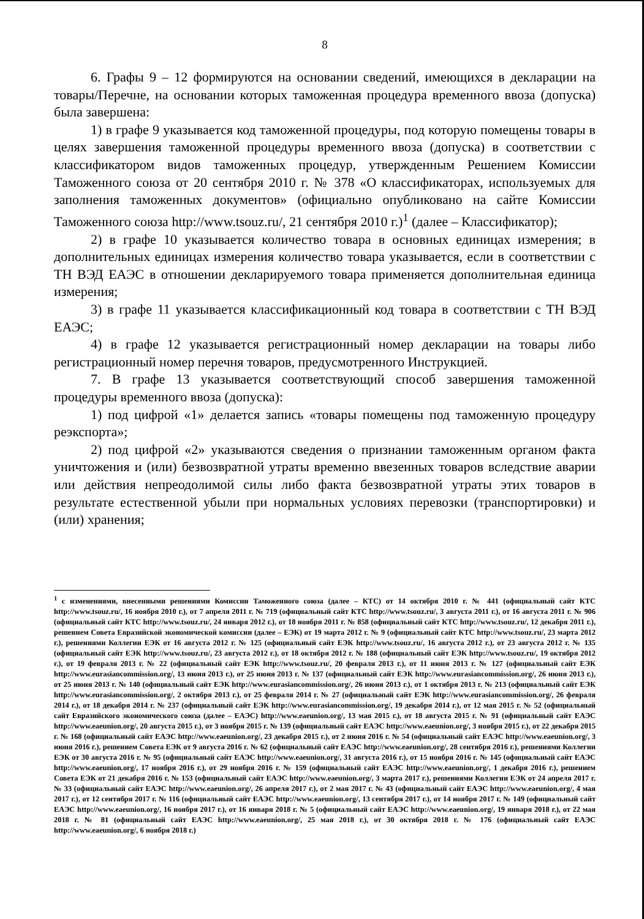8
6. Графы 9 – 12 формируются на основании сведений, имеющихся в декларации на товары/Перечне, на основании которых таможенная процедура временного ввоза (допуска) была завершена:
1) в графе 9 указывается код таможенной процедуры, под которую помещены товары в целях завершения таможенной процедуры временного ввоза (допуска) в соответствии с классификатором видов таможенных процедур, утвержденным Решением Комиссии Таможенного союза от 20 сентября 2010 г. № 378 «О классификаторах, используемых для заполнения таможенных документов» (официально опубликовано на сайте Комиссии Таможенного союза http://www.tsouz.ru/, 21 сентября 2010 г.)<sup>1</sup> (далее – Классификатор);
2) в графе 10 указывается количество товара в основных единицах измерения; в дополнительных единицах измерения количество товара указывается, если в соответствии с ТН ВЭД ЕАЭС в отношении декларируемого товара применяется дополнительная единица измерения;
3) в графе 11 указывается классификационный код товара в соответствии с ТН ВЭД ЕАЭС;
4) в графе 12 указывается регистрационный номер декларации на товары либо регистрационный номер перечня товаров, предусмотренного Инструкцией.
7. В графе 13 указывается соответствующий способ завершения таможенной процедуры временного ввоза (допуска):
1) под цифрой «1» делается запись «товары помещены под таможенную процедуру реэкспорта»;
2) под цифрой «2» указываются сведения о признании таможенным органом факта уничтожения и (или) безвозвратной утраты временно ввезенных товаров вследствие аварии или действия непреодолимой силы либо факта безвозвратной утраты этих товаров в результате естественной убыли при нормальных условиях перевозки (транспортировки) и (или) хранения;
<sup>1</sup> с изменениями, внесенными решениями Комиссии Таможенного союза (далее – КТС) от 14 октября 2010 г. № 441 (официальный сайт КТС http://www.tsouz.ru/, 16 ноября 2010 г.), от 7 апреля 2011 г. № 719 (официальный сайт КТС http://www.tsouz.ru/, 3 августа 2011 г.), от 16 августа 2011 г. № 906 (официальный сайт КТС http://www.tsouz.ru/, 24 января 2012 г.), от 18 ноября 2011 г. № 858 (официальный сайт КТС http://www.tsouz.ru/, 12 декабря 2011 г.), решением Совета Евразийской экономической комиссии (далее – ЕЭК) от 19 марта 2012 г. № 9 (официальный сайт КТС http://www.tsouz.ru/, 23 марта 2012 г.), решениями Коллегии ЕЭК от 16 августа 2012 г. № 125 (официальный сайт ЕЭК http://www.tsouz.ru/, 16 августа 2012 г.), от 23 августа 2012 г. № 135 (официальный сайт ЕЭК http://www.tsouz.ru/, 23 августа 2012 г.), от 18 октября 2012 г. № 188 (официальный сайт ЕЭК http://www.tsouz.ru/, 19 октября 2012 г.), от 19 февраля 2013 г. № 22 (официальный сайт ЕЭК http://www.tsouz.ru/, 20 февраля 2013 г.), от 11 июня 2013 г. № 127 (официальный сайт ЕЭК http://www.eurasiancommission.org/, 13 июня 2013 г.), от 25 июня 2013 г. № 137 (официальный сайт ЕЭК http://www.eurasiancommission.org/, 26 июня 2013 г.), от 25 июня 2013 г. № 140 (официальный сайт ЕЭК http://www.eurasiancommission.org/, 26 июня 2013 г.), от 1 октября 2013 г. № 213 (официальный сайт ЕЭК http://www.eurasiancommission.org/, 2 октября 2013 г.), от 25 февраля 2014 г. № 27 (официальный сайт ЕЭК http://www.eurasiancommission.org/, 26 февраля 2014 г.), от 18 декабря 2014 г. № 237 (официальный сайт ЕЭК http://www.eurasiancommission.org/, 19 декабря 2014 г.), от 12 мая 2015 г. № 52 (официальный сайт Евразийского экономического союза (далее – ЕАЭС) http://www.eaeunion.org/, 13 мая 2015 г.), от 18 августа 2015 г. № 91 (официальный сайт ЕАЭС http://www.eaeunion.org/, 20 августа 2015 г.), от 3 ноября 2015 г. № 139 (официальный сайт ЕАЭС http://www.eaeunion.org/, 3 ноября 2015 г.), от 22 декабря 2015 г. № 168 (официальный сайт ЕАЭС http://www.eaeunion.org/, 23 декабря 2015 г.), от 2 июня 2016 г. № 54 (официальный сайт ЕАЭС http://www.eaeunion.org/, 3 июня 2016 г.), решением Совета ЕЭК от 9 августа 2016 г. № 62 (официальный сайт ЕАЭС http://www.eaeunion.org/, 28 сентября 2016 г.), решениями Коллегии ЕЭК от 30 августа 2016 г. № 95 (официальный сайт ЕАЭС http://www.eaeunion.org/, 31 августа 2016 г.), от 15 ноября 2016 г. № 145 (официальный сайт ЕАЭС http://www.eaeunion.org/, 17 ноября 2016 г.), от 29 ноября 2016 г. № 159 (официальный сайт ЕАЭС http://www.eaeunion.org/, 1 декабря 2016 г.), решением Совета ЕЭК от 21 декабря 2016 г. № 153 (официальный сайт ЕАЭС http://www.eaeunion.org/, 3 марта 2017 г.), решениями Коллегии ЕЭК от 24 апреля 2017 г. № 33 (официальный сайт ЕАЭС http://www.eaeunion.org/, 26 апреля 2017 г.), от 2 мая 2017 г. № 43 (официальный сайт ЕАЭС http://www.eaeunion.org/, 4 мая 2017 г.), от 12 сентября 2017 г. № 116 (официальный сайт ЕАЭС http://www.eaeunion.org/, 13 сентября 2017 г.), от 14 ноября 2017 г. № 149 (официальный сайт ЕАЭС http://www.eaeunion.org/, 16 ноября 2017 г.), от 16 января 2018 г. № 5 (официальный сайт ЕАЭС http://www.eaeunion.org/, 19 января 2018 г.), от 22 мая 2018 г. № 81 (официальный сайт ЕАЭС http://www.eaeunion.org/, 25 мая 2018 г.), от 30 октября 2018 г. № 176 (официальный сайт ЕАЭС http://www.eaeunion.org/, 6 ноября 2018 г.)